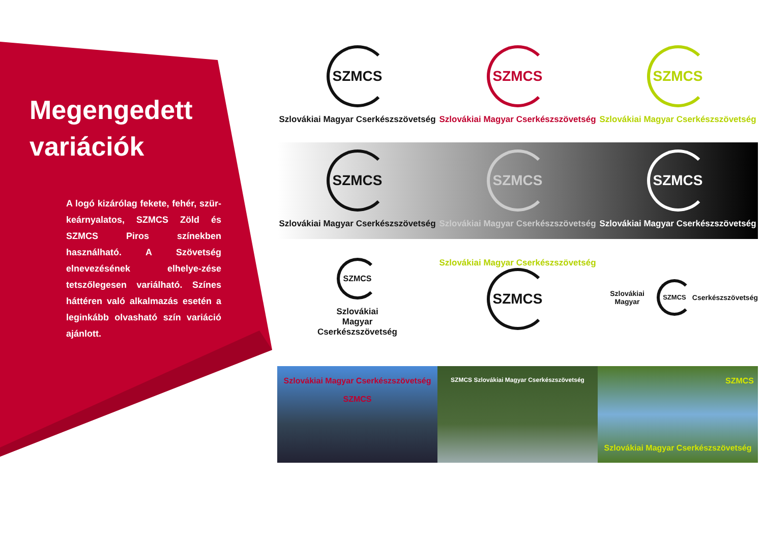Megengedett variációk
A logó kizárólag fekete, fehér, szür-keárnyalatos, SZMCS Zöld és SZMCS Piros színekben használható. A Szövetség elnevezésének elhelye-zése tetszőlegesen variálható. Színes háttéren való alkalmazás esetén a leginkább olvasható szín variáció ajánlott.
SZMCS
Szlovákiai Magyar Cserkészszövetség
SZMCS
Szlovákiai Magyar Cserkészszövetség
SZMCS
Szlovákiai Magyar Cserkészszövetség
SZMCS
Szlovákiai Magyar Cserkészszövetség
SZMCS
Szlovákiai Magyar Cserkészszövetség
SZMCS
Szlovákiai Magyar Cserkészszövetség
SZMCS
Szlovákiai
Magyar
Cserkészszövetség
Szlovákiai Magyar Cserkészszövetség
SZMCS
Szlovákiai Magyar
SZMCS
Cserkészszövetség
Szlovákiai Magyar Cserkészszövetség
SZMCS
SZMCS Szlovákiai Magyar Cserkészszövetség
SZMCS
Szlovákiai Magyar Cserkészszövetség